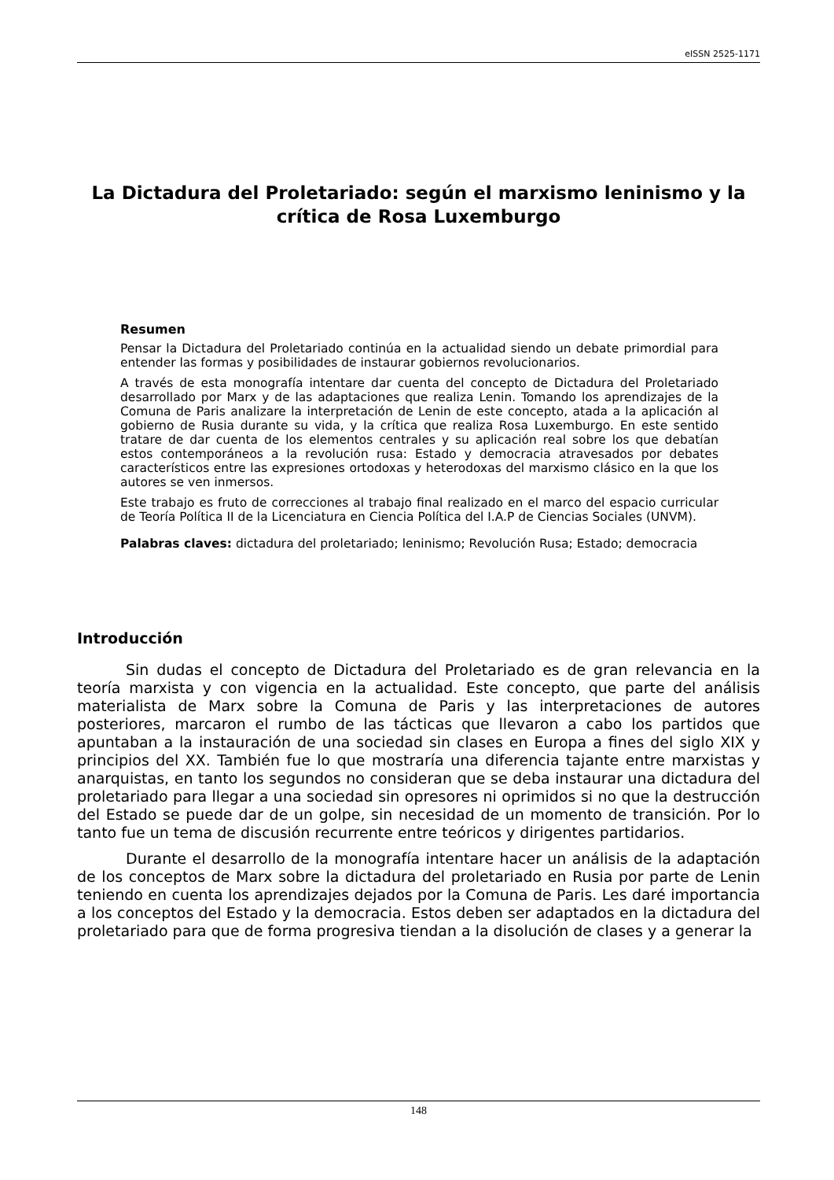eISSN 2525-1171
La Dictadura del Proletariado: según el marxismo leninismo y la crítica de Rosa Luxemburgo
Resumen
Pensar la Dictadura del Proletariado continúa en la actualidad siendo un debate primordial para entender las formas y posibilidades de instaurar gobiernos revolucionarios.
A través de esta monografía intentare dar cuenta del concepto de Dictadura del Proletariado desarrollado por Marx y de las adaptaciones que realiza Lenin. Tomando los aprendizajes de la Comuna de Paris analizare la interpretación de Lenin de este concepto, atada a la aplicación al gobierno de Rusia durante su vida, y la crítica que realiza Rosa Luxemburgo. En este sentido tratare de dar cuenta de los elementos centrales y su aplicación real sobre los que debatían estos contemporáneos a la revolución rusa: Estado y democracia atravesados por debates característicos entre las expresiones ortodoxas y heterodoxas del marxismo clásico en la que los autores se ven inmersos.
Este trabajo es fruto de correcciones al trabajo final realizado en el marco del espacio curricular de Teoría Política II de la Licenciatura en Ciencia Política del I.A.P de Ciencias Sociales (UNVM).
Palabras claves: dictadura del proletariado; leninismo; Revolución Rusa; Estado; democracia
Introducción
Sin dudas el concepto de Dictadura del Proletariado es de gran relevancia en la teoría marxista y con vigencia en la actualidad. Este concepto, que parte del análisis materialista de Marx sobre la Comuna de Paris y las interpretaciones de autores posteriores, marcaron el rumbo de las tácticas que llevaron a cabo los partidos que apuntaban a la instauración de una sociedad sin clases en Europa a fines del siglo XIX y principios del XX. También fue lo que mostraría una diferencia tajante entre marxistas y anarquistas, en tanto los segundos no consideran que se deba instaurar una dictadura del proletariado para llegar a una sociedad sin opresores ni oprimidos si no que la destrucción del Estado se puede dar de un golpe, sin necesidad de un momento de transición. Por lo tanto fue un tema de discusión recurrente entre teóricos y dirigentes partidarios.
Durante el desarrollo de la monografía intentare hacer un análisis de la adaptación de los conceptos de Marx sobre la dictadura del proletariado en Rusia por parte de Lenin teniendo en cuenta los aprendizajes dejados por la Comuna de Paris. Les daré importancia a los conceptos del Estado y la democracia. Estos deben ser adaptados en la dictadura del proletariado para que de forma progresiva tiendan a la disolución de clases y a generar la
148